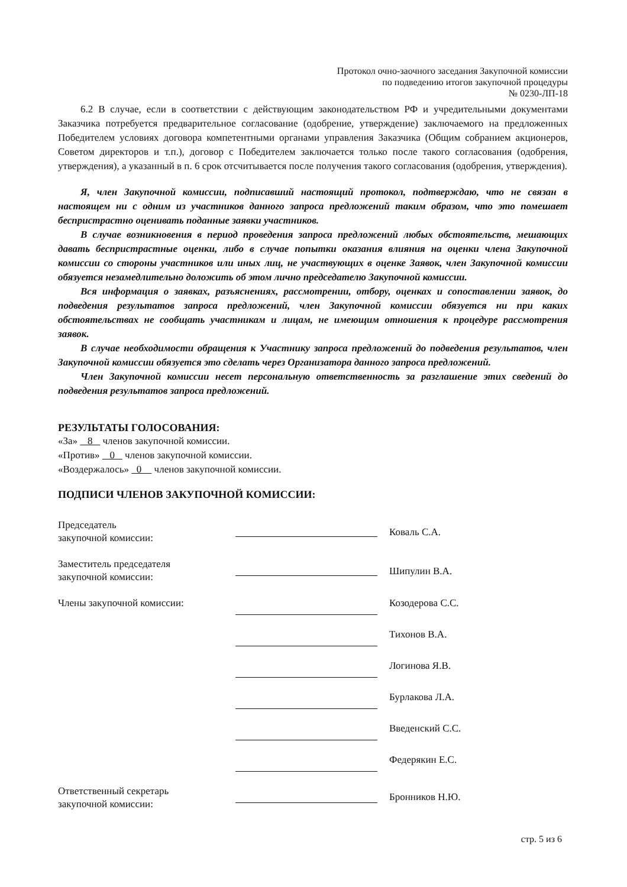Протокол очно-заочного заседания Закупочной комиссии
по подведению итогов закупочной процедуры
№ 0230-ЛП-18
6.2 В случае, если в соответствии с действующим законодательством РФ и учредительными документами Заказчика потребуется предварительное согласование (одобрение, утверждение) заключаемого на предложенных Победителем условиях договора компетентными органами управления Заказчика (Общим собранием акционеров, Советом директоров и т.п.), договор с Победителем заключается только после такого согласования (одобрения, утверждения), а указанный в п. 6 срок отсчитывается после получения такого согласования (одобрения, утверждения).
Я, член Закупочной комиссии, подписавший настоящий протокол, подтверждаю, что не связан в настоящем ни с одним из участников данного запроса предложений таким образом, что это помешает беспристрастно оценивать поданные заявки участников.
В случае возникновения в период проведения запроса предложений любых обстоятельств, мешающих давать беспристрастные оценки, либо в случае попытки оказания влияния на оценки члена Закупочной комиссии со стороны участников или иных лиц, не участвующих в оценке Заявок, член Закупочной комиссии обязуется незамедлительно доложить об этом лично председателю Закупочной комиссии.
Вся информация о заявках, разъяснениях, рассмотрении, отбору, оценках и сопоставлении заявок, до подведения результатов запроса предложений, член Закупочной комиссии обязуется ни при каких обстоятельствах не сообщать участникам и лицам, не имеющим отношения к процедуре рассмотрения заявок.
В случае необходимости обращения к Участнику запроса предложений до подведения результатов, член Закупочной комиссии обязуется это сделать через Организатора данного запроса предложений.
Член Закупочной комиссии несет персональную ответственность за разглашение этих сведений до подведения результатов запроса предложений.
РЕЗУЛЬТАТЫ ГОЛОСОВАНИЯ:
«За» 8 членов закупочной комиссии.
«Против» 0 членов закупочной комиссии.
«Воздержалось» 0 членов закупочной комиссии.
ПОДПИСИ ЧЛЕНОВ ЗАКУПОЧНОЙ КОМИССИИ:
Председатель
закупочной комиссии:
Коваль С.А.
Заместитель председателя
закупочной комиссии:
Шипулин В.А.
Члены закупочной комиссии:
Козодерова С.С.
Тихонов В.А.
Логинова Я.В.
Бурлакова Л.А.
Введенский С.С.
Федерякин Е.С.
Ответственный секретарь
закупочной комиссии:
Бронников Н.Ю.
стр. 5 из 6